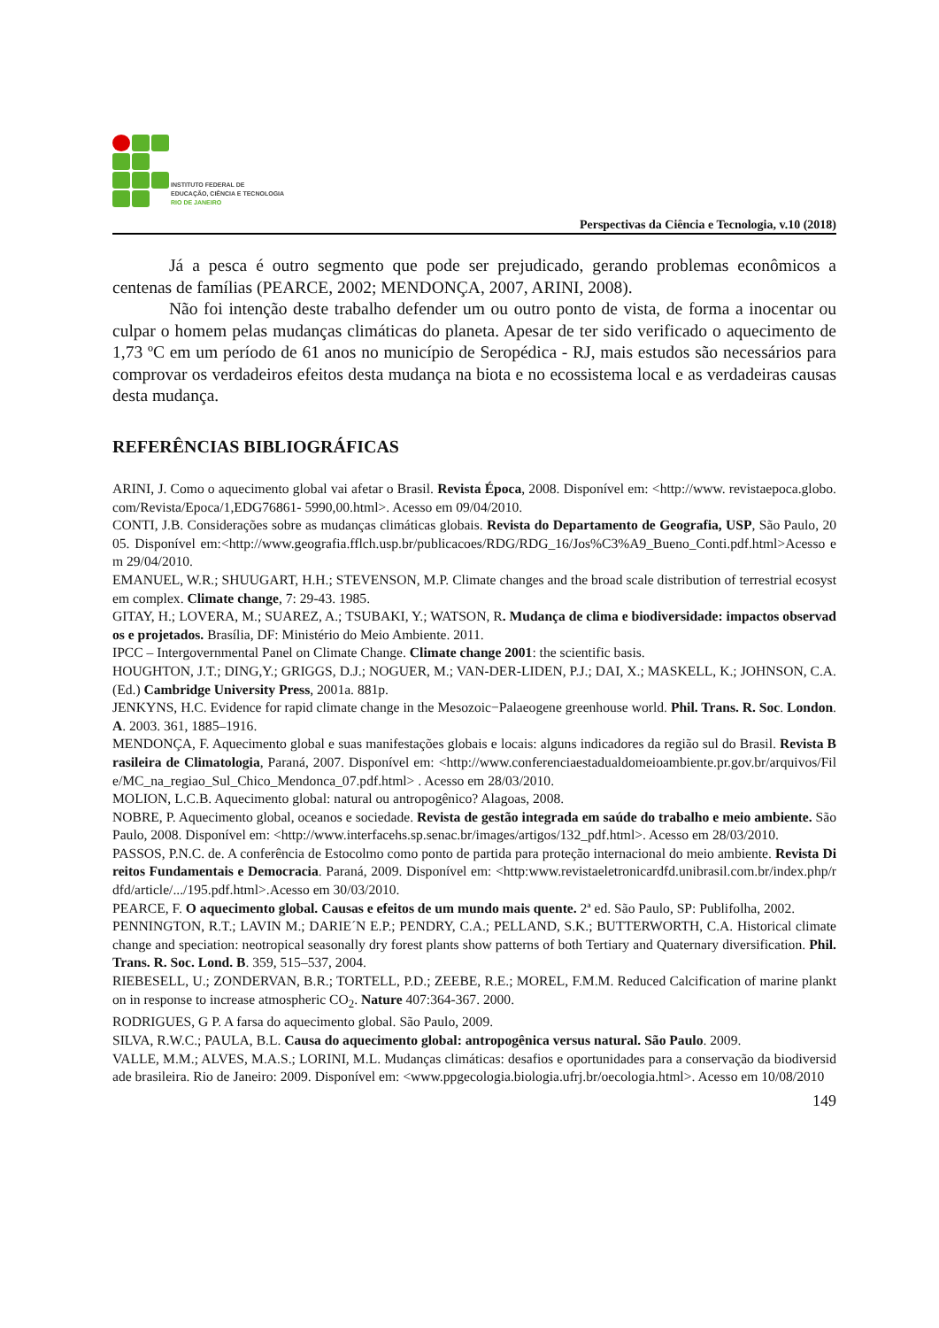INSTITUTO FEDERAL DE
EDUCAÇÃO, CIÊNCIA E TECNOLOGIA
RIO DE JANEIRO
Perspectivas da Ciência e Tecnologia, v.10 (2018)
Já a pesca é outro segmento que pode ser prejudicado, gerando problemas econômicos a centenas de famílias (PEARCE, 2002; MENDONÇA, 2007, ARINI, 2008).
Não foi intenção deste trabalho defender um ou outro ponto de vista, de forma a inocentar ou culpar o homem pelas mudanças climáticas do planeta. Apesar de ter sido verificado o aquecimento de 1,73 ºC em um período de 61 anos no município de Seropédica - RJ, mais estudos são necessários para comprovar os verdadeiros efeitos desta mudança na biota e no ecossistema local e as verdadeiras causas desta mudança.
REFERÊNCIAS BIBLIOGRÁFICAS
ARINI, J. Como o aquecimento global vai afetar o Brasil. Revista Época, 2008. Disponível em: <http://www. revistaepoca.globo.com/Revista/Epoca/1,EDG76861- 5990,00.html>. Acesso em 09/04/2010.
CONTI, J.B. Considerações sobre as mudanças climáticas globais. Revista do Departamento de Geografia, USP, São Paulo, 2005. Disponível em:<http://www.geografia.fflch.usp.br/publicacoes/RDG/RDG_16/Jos%C3%A9_Bueno_Conti.pdf.html>Acesso em 29/04/2010.
EMANUEL, W.R.; SHUUGART, H.H.; STEVENSON, M.P. Climate changes and the broad scale distribution of terrestrial ecosystem complex. Climate change, 7: 29-43. 1985.
GITAY, H.; LOVERA, M.; SUAREZ, A.; TSUBAKI, Y.; WATSON, R. Mudança de clima e biodiversidade: impactos observados e projetados. Brasília, DF: Ministério do Meio Ambiente. 2011.
IPCC – Intergovernmental Panel on Climate Change. Climate change 2001: the scientific basis.
HOUGHTON, J.T.; DING,Y.; GRIGGS, D.J.; NOGUER, M.; VAN-DER-LIDEN, P.J.; DAI, X.; MASKELL, K.; JOHNSON, C.A. (Ed.) Cambridge University Press, 2001a. 881p.
JENKYNS, H.C. Evidence for rapid climate change in the Mesozoic−Palaeogene greenhouse world. Phil. Trans. R. Soc. London. A. 2003. 361, 1885–1916.
MENDONÇA, F. Aquecimento global e suas manifestações globais e locais: alguns indicadores da região sul do Brasil. Revista Brasileira de Climatologia, Paraná, 2007. Disponível em: <http://www.conferenciaestadualdomeioambiente.pr.gov.br/arquivos/File/MC_na_regiao_Sul_Chico_Mendonca_07.pdf.html> . Acesso em 28/03/2010.
MOLION, L.C.B. Aquecimento global: natural ou antropogênico? Alagoas, 2008.
NOBRE, P. Aquecimento global, oceanos e sociedade. Revista de gestão integrada em saúde do trabalho e meio ambiente. São Paulo, 2008. Disponível em: <http://www.interfacehs.sp.senac.br/images/artigos/132_pdf.html>. Acesso em 28/03/2010.
PASSOS, P.N.C. de. A conferência de Estocolmo como ponto de partida para proteção internacional do meio ambiente. Revista Direitos Fundamentais e Democracia. Paraná, 2009. Disponível em: <http:www.revistaeletronicardfd.unibrasil.com.br/index.php/rdfd/article/.../195.pdf.html>.Acesso em 30/03/2010.
PEARCE, F. O aquecimento global. Causas e efeitos de um mundo mais quente. 2ª ed. São Paulo, SP: Publifolha, 2002.
PENNINGTON, R.T.; LAVIN M.; DARIE´N E.P.; PENDRY, C.A.; PELLAND, S.K.; BUTTERWORTH, C.A. Historical climate change and speciation: neotropical seasonally dry forest plants show patterns of both Tertiary and Quaternary diversification. Phil. Trans. R. Soc. Lond. B. 359, 515–537, 2004.
RIEBESELL, U.; ZONDERVAN, B.R.; TORTELL, P.D.; ZEEBE, R.E.; MOREL, F.M.M. Reduced Calcification of marine plankton in response to increase atmospheric CO<sub>2</sub>. Nature 407:364-367. 2000.
RODRIGUES, G P. A farsa do aquecimento global. São Paulo, 2009.
SILVA, R.W.C.; PAULA, B.L. Causa do aquecimento global: antropogênica versus natural. São Paulo. 2009.
VALLE, M.M.; ALVES, M.A.S.; LORINI, M.L. Mudanças climáticas: desafios e oportunidades para a conservação da biodiversidade brasileira. Rio de Janeiro: 2009. Disponível em: <www.ppgecologia.biologia.ufrj.br/oecologia.html>. Acesso em 10/08/2010
149